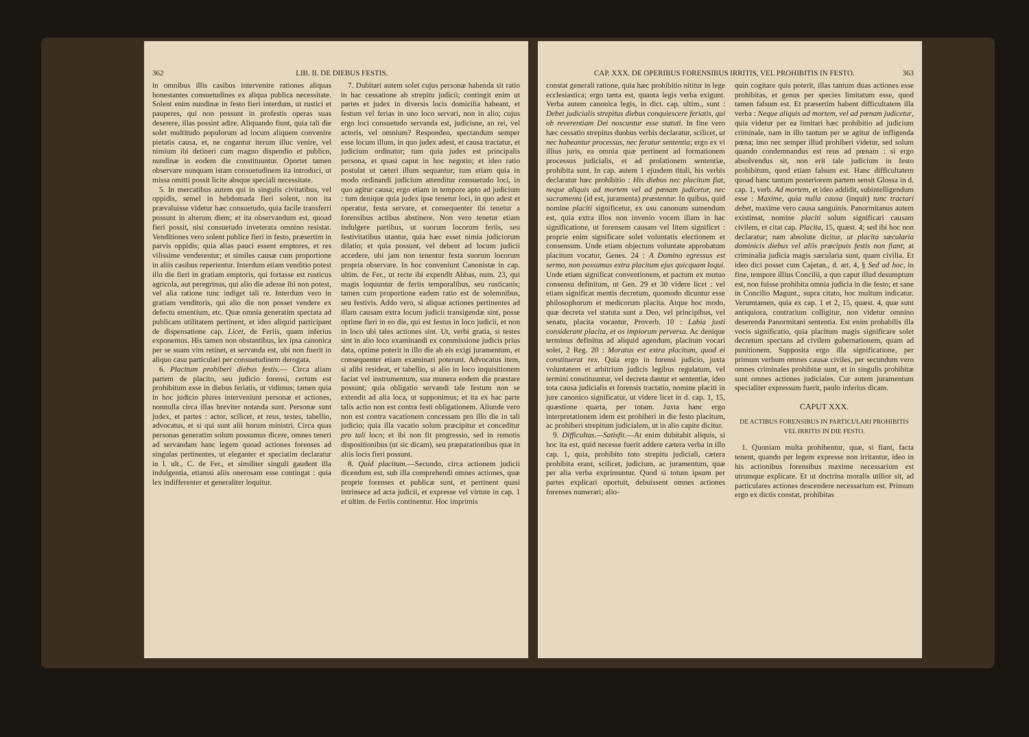362 LIB. II. DE DIEBUS FESTIS.
in omnibus illis casibus intervenire rationes aliquas honestantes consuetudines ex aliqua publica necessitate. Solent enim nundinæ in festo fieri interdum, ut rustici et pauperes, qui non possunt in profestis operas suas deserere, illas possint adire. Aliquando fiunt, quia tali die solet multitudo populorum ad locum aliquem convenire pietatis causa, et, ne cogantur iterum illuc venire, vel nimium ibi detineri cum magno dispendio et publico, nundinæ in eodem die constituuntur. Oportet tamen observare nunquam istam consuetudinem ita introduci, ut missa omitti possit licite absque speciali necessitate.
5. In mercatibus autem qui in singulis civitatibus, vel oppidis, semel in hebdomada fieri solent, non ita prævaluisse videtur hæc consuetudo, quia facile transferri possunt in alterum diem; et ita observandum est, quoad fieri possit, nisi consuetudo inveterata omnino resistat. Venditiones vero solent publice fieri in festo, præsertim in parvis oppidis; quia alias pauci essent emptores, et res vilissime venderentur; et similes causæ cum proportione in aliis casibus reperientur. Interdum etiam venditio potest illo die fieri in gratiam emptoris, qui fortasse est rusticus agricola, aut peregrinus, qui alio die adesse ibi non potest, vel alia ratione tunc indiget tali re. Interdum vero in gratiam venditoris, qui alio die non posset vendere ex defectu ementium, etc. Quæ omnia generatim spectata ad publicam utilitatem pertinent, et ideo aliquid participant de dispensatione cap. Licet, de Feriis, quam inferius exponemus. His tamen non obstantibus, lex ipsa canonica per se suam vim retinet, et servanda est, ubi non fuerit in aliquo casu particulari per consuetudinem derogata.
6. Placitum prohiberi diebus festis.— Circa aliam partem de placito, seu judicio forensi, certum est prohibitum esse in diebus feriatis, ut vidimus; tamen quia in hoc judicio plures interveniunt personæ et actiones, nonnulla circa illas breviter notanda sunt. Personæ sunt judex, et partes : actor, scilicet, et reus, testes, tabellio, advocatus, et si qui sunt alii horum ministri. Circa quas personas generatim solum possumus dicere, omnes teneri ad servandam hanc legem quoad actiones forenses ad singulas pertinentes, ut eleganter et speciatim declaratur in l. ult., C. de Fer., et similiter singuli gaudent illa indulgentia, etiamsi aliis onerosam esse contingat : quia lex indifferenter et generaliter loquitur.
7. Dubitari autem solet cujus personæ habenda sit ratio in hac cessatione ab strepitu judicii; contingit enim ut partes et judex in diversis locis domicilia habeant, et festum vel ferias in uno loco servari, non in alio; cujus ergo loci consuetudo servanda est, judicisne, an rei, vel actoris, vel omnium? Respondeo, spectandum semper esse locum illum, in quo judex adest, et causa tractatur, et judicium ordinatur; tum quia judex est principalis persona, et quasi caput in hoc negotio; et ideo ratio postulat ut cæteri illum sequantur; tum etiam quia in modo ordinandi judicium attenditur consuetudo loci, in quo agitur causa; ergo etiam in tempore apto ad judicium : tum denique quia judex ipse tenetur loci, in quo adest et operatur, festa servare, et consequenter ibi tenetur a forensibus actibus abstinere. Non vero tenetur etiam indulgere partibus, ut suorum locorum feriis, seu festivitatibus utantur, quia hæc esset nimia judiciorum dilatio; et quia possunt, vel debent ad locum judicii accedere, ubi jam non tenentur festa suorum locorum propria observare. In hoc conveniunt Canonistæ in cap. ultim. de Fer., ut recte ibi expendit Abbas, num. 23, qui magis loquuntur de feriis temporalibus, seu rusticanis; tamen cum proportione eadem ratio est de solemnibus, seu festivis. Addo vero, si aliquæ actiones pertinentes ad illam causam extra locum judicii transigendæ sint, posse optime fieri in eo die, qui est festus in loco judicii, et non in loco ubi tales actiones sint. Ut, verbi gratia, si testes sint in alio loco examinandi ex commissione judicis prius data, optime poterit in illo die ab eis exigi juramentum, et consequenter etiam examinari poterunt. Advocatus item, si alibi resideat, et tabellio, si alio in loco inquisitionem faciat vel instrumentum, sua munera eodem die præstare possunt; quia obligatio servandi tale festum non se extendit ad alia loca, ut supponimus; et ita ex hac parte talis actio non est contra festi obligationem. Aliunde vero non est contra vacationem concessam pro illo die in tali judicio; quia illa vacatio solum præcipitur et conceditur pro tali loco; et ibi non fit progressio, sed in remotis dispositionibus (ut sic dicam), seu præparationibus quæ in aliis locis fieri possunt.
8. Quid placitum.—Secundo, circa actionem judicii dicendum est, sub illa comprehendi omnes actiones, quæ proprie forenses et publicæ sunt, et pertinent quasi intrinsece ad acta judicii, et expresse vel virtute in cap. 1 et ultim. de Feriis continentur. Hoc imprimis
CAP. XXX. DE OPERIBUS FORENSIBUS IRRITIS, VEL PROHIBITIS IN FESTO. 363
constat generali ratione, quia hæc prohibitio nititur in lege ecclesiastica; ergo tanta est, quanta legis verba exigunt. Verba autem canonica legis, in dict. cap. ultim., sunt : Debet judicialis strepitus diebus conquiescere feriatis, qui ob reverentiam Dei noscuntur esse statuti. In fine vero hæc cessatio strepitus duobus verbis declaratur, scilicet, ut nec habeantur processus, nec feratur sententia; ergo ex vi illius juris, ea omnia quæ pertinent ad formationem processus judicialis, et ad prolationem sententiæ, prohibita sunt. In cap. autem 1 ejusdem tituli, his verbis declaratur hæc prohibitio : His diebus nec placitum fiat, neque aliquis ad mortem vel ad pœnam judicetur, nec sacramenta (id est, juramenta) præstentur. In quibus, quid nomine placiti significetur, ex usu canonum sumendum est, quia extra illos non invenio vocem illam in hac significatione, ut forensem causam vel litem significet : proprie enim significare solet voluntatis electionem et consensum. Unde etiam objectum voluntate approbatum placitum vocatur, Genes. 24 : A Domino egressus est sermo, non possumus extra placitum ejus quicquam loqui. Unde etiam significat conventionem, et pactum ex mutuo consensu definitum, ut Gen. 29 et 30 videre licet : vel etiam significat mentis decretum, quomodo dicuntur esse philosophorum et medicorum placita. Atque hoc modo, quæ decreta vel statuta sunt a Deo, vel principibus, vel senatu, placita vocantur, Proverb. 10 : Labia justi considerant placita, et os impiorum perversa. Ac denique terminus definitus ad aliquid agendum, placitum vocari solet, 2 Reg. 20 : Moratus est extra placitum, quod ei constituerat rex. Quia ergo in forensi judicio, juxta voluntatem et arbitrium judicis legibus regulatum, vel termini constituuntur, vel decreta dantur et sententiæ, ideo tota causa judicialis et forensis tractatio, nomine placiti in jure canonico significatur, ut videre licet in d. cap. 1, 15, quæstione quarta, per totam. Juxta hanc ergo interpretationem idem est prohiberi in die festo placitum, ac prohiberi strepitum judicialem, ut in alio capite dicitur.
9. Difficultas.—Satisfit.—At enim dubitabit aliquis, si hoc ita est, quid necesse fuerit addere cætera verba in illo cap. 1, quia, prohibito toto strepitu judiciali, cætera prohibita erant, scilicet, judicium, ac juramentum, quæ per alia verba exprimuntur. Quod si totum ipsum per partes explicari oportuit, debuissent omnes actiones forenses numerari; alio-
quin cogitare quis poterit, illas tantum duas actiones esse prohibitas, et genus per species limitatum esse, quod tamen falsum est. Et præsertim habent difficultatem illa verba : Neque aliquis ad mortem, vel ad pœnam judicetur, quia videtur per ea limitari hæc prohibitio ad judicium criminale, nam in illo tantum per se agitur de infligenda pœna; imo nec semper illud prohiberi videtur, sed solum quando condemnandus est reus ad pœnam : si ergo absolvendus sit, non erit tale judicium in festo prohibitum, quod etiam falsum est. Hanc difficultatem quoad hanc tantum posteriorem partem sensit Glossa in d. cap. 1, verb. Ad mortem, et ideo addidit, subintelligendum esse : Maxime, quia nulla causa (inquit) tunc tractari debet, maxime vero causa sanguinis. Panormitanus autem existimat, nomine placiti solum significari causam civilem, et citat cap. Placita, 15, quæst. 4; sed ibi hoc non declaratur; nam absolute dicitur, ut placita sæcularia dominicis diebus vel aliis præcipuis festis non fiant; at criminalia judicia magis sæcularia sunt, quam civilia. Et ideo dici posset cum Cajetan., d. art. 4, § Sed ad hoc, in fine, tempore illius Concilii, a quo caput illud desumptum est, non fuisse prohibita omnia judicia in die festo; et sane in Concilio Magunt., supra citato, hoc multum indicatur. Verumtamen, quia ex cap. 1 et 2, 15, quæst. 4, quæ sunt antiquiora, contrarium colligitur, non videtur omnino deserenda Panormitani sententia. Est enim probabilis illa vocis significatio, quia placitum magis significare solet decretum spectans ad civilem gubernationem, quam ad punitionem. Supposita ergo illa significatione, per primum verbum omnes causæ civiles, per secundum vero omnes criminales prohibitæ sunt, et in singulis prohibitæ sunt omnes actiones judiciales. Cur autem juramentum specialiter expressum fuerit, paulo inferius dicam.
CAPUT XXX.
DE ACTIBUS FORENSIBUS IN PARTICULARI PROHIBITIS VEL IRRITIS IN DIE FESTO.
1. Quoniam multa prohibentur, quæ, si fiant, facta tenent, quando per legem expresse non irritantur, ideo in his actionibus forensibus maxime necessarium est utrumque explicare. Et ut doctrina moralis utilior sit, ad particulares actiones descendere necessarium est. Primum ergo ex dictis constat, prohibitas